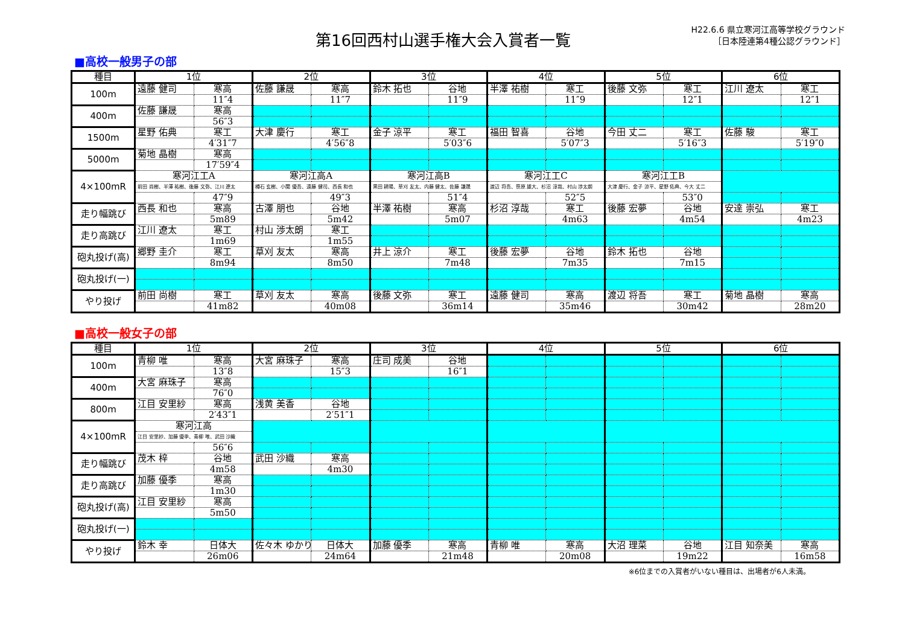第16回西村山選手権大会入賞者一覧
H22.6.6 県立寒河江高等学校グラウンド
［日本陸連第4種公認グラウンド］
■高校一般男子の部
| 種目 | 1位 | | 2位 | | 3位 | | 4位 | | 5位 | | 6位 | |
| --- | --- | --- | --- | --- | --- | --- | --- | --- | --- | --- | --- | --- |
| 100m | 遠藤 健司 | 寒高 | 佐藤 謙晟 | 寒高 | 鈴木 拓也 | 谷地 | 半澤 祐樹 | 寒工 | 後藤 文弥 | 寒工 | 江川 遼太 | 寒工 |
| | | 11″4 | | 11″7 | | 11″9 | | 11″9 | | 12″1 | | 12″1 |
| 400m | 佐藤 謙晟 | 寒高 | | | | | | | | | | |
| | | 56″3 | | | | | | | | | | |
| 1500m | 星野 佑典 | 寒工 | 大津 慶行 | 寒工 | 金子 涼平 | 寒工 | 福田 智喜 | 谷地 | 今田 丈二 | 寒工 | 佐藤 駿 | 寒工 |
| | | 4′31″7 | | 4′56″8 | | 5′03″6 | | 5′07″3 | | 5′16″3 | | 5′19″0 |
| 5000m | 菊地 晶樹 | 寒高 | | | | | | | | | | |
| | | 17′59″4 | | | | | | | | | | |
| 4×100mR | 寒河江工A | | 寒河江高A | | 寒河江高B | | 寒河江工C | | 寒河江工B | | | |
| | 前田 尚樹、半澤 祐樹、後藤 文弥、江川 遼太 | | 樽石 玄樹、小関 優吾、遠藤 健司、西長 和也 | | 黒田 耕陽、草刈 友太、内藤 健太、佐藤 謙晟 | | 渡辺 将吾、笹原 雄大、杉沼 淳哉、村山 渉太朗 | | 大津 慶行、金子 涼平、星野 佑典、今大 丈二 | | | |
| | | 47″9 | | 49″3 | | 51″4 | | 52″5 | | 53″0 | | |
| 走り幅跳び | 西長 和也 | 寒高 | 古澤 朋也 | 谷地 | 半澤 祐樹 | 寒高 | 杉沼 淳哉 | 寒工 | 後藤 宏夢 | 谷地 | 安達 崇弘 | 寒工 |
| | | 5m89 | | 5m42 | | 5m07 | | 4m63 | | 4m54 | | 4m23 |
| 走り高跳び | 江川 遼太 | 寒工 | 村山 渉太朗 | 寒工 | | | | | | | | |
| | | 1m69 | | 1m55 | | | | | | | | |
| 砲丸投げ(高) | 郷野 圭介 | 寒工 | 草刈 友太 | 寒高 | 井上 涼介 | 寒工 | 後藤 宏夢 | 谷地 | 鈴木 拓也 | 谷地 | | |
| | | 8m94 | | 8m50 | | 7m48 | | 7m35 | | 7m15 | | |
| 砲丸投げ(一) | | | | | | | | | | | | |
| やり投げ | 前田 尚樹 | 寒工 | 草刈 友太 | 寒高 | 後藤 文弥 | 寒工 | 遠藤 健司 | 寒高 | 渡辺 将吾 | 寒工 | 菊地 晶樹 | 寒高 |
| | | 41m82 | | 40m08 | | 36m14 | | 35m46 | | 30m42 | | 28m20 |
■高校一般女子の部
| 種目 | 1位 | | 2位 | | 3位 | | 4位 | | 5位 | | 6位 | |
| --- | --- | --- | --- | --- | --- | --- | --- | --- | --- | --- | --- | --- |
| 100m | 青柳 唯 | 寒高 | 大宮 麻珠子 | 寒高 | 庄司 成美 | 谷地 | | | | | | |
| | | 13″8 | | 15″3 | | 16″1 | | | | | | |
| 400m | 大宮 麻珠子 | 寒高 | | | | | | | | | | |
| | | 76″0 | | | | | | | | | | |
| 800m | 江目 安里紗 | 寒高 | 浅黄 美香 | 谷地 | | | | | | | | |
| | | 2′43″1 | | 2′51″1 | | | | | | | | |
| 4×100mR | 寒河江高 | | | | | | | | | | | |
| | 江目 安里紗、加藤 優季、青柳 唯、武田 沙織 | | | | | | | | | | | |
| | | 56″6 | | | | | | | | | | |
| 走り幅跳び | 茂木 梓 | 谷地 | 武田 沙織 | 寒高 | | | | | | | | |
| | | 4m58 | | 4m30 | | | | | | | | |
| 走り高跳び | 加藤 優季 | 寒高 | | | | | | | | | | |
| | | 1m30 | | | | | | | | | | |
| 砲丸投げ(高) | 江目 安里紗 | 寒高 | | | | | | | | | | |
| | | 5m50 | | | | | | | | | | |
| 砲丸投げ(一) | | | | | | | | | | | | |
| やり投げ | 鈴木 幸 | 日体大 | 佐々木 ゆかり | 日体大 | 加藤 優季 | 寒高 | 青柳 唯 | 寒高 | 大沼 理菜 | 谷地 | 江目 知奈美 | 寒高 |
| | | 26m06 | | 24m64 | | 21m48 | | 20m08 | | 19m22 | | 16m58 |
※6位までの入賞者がいない種目は、出場者が6人未満。